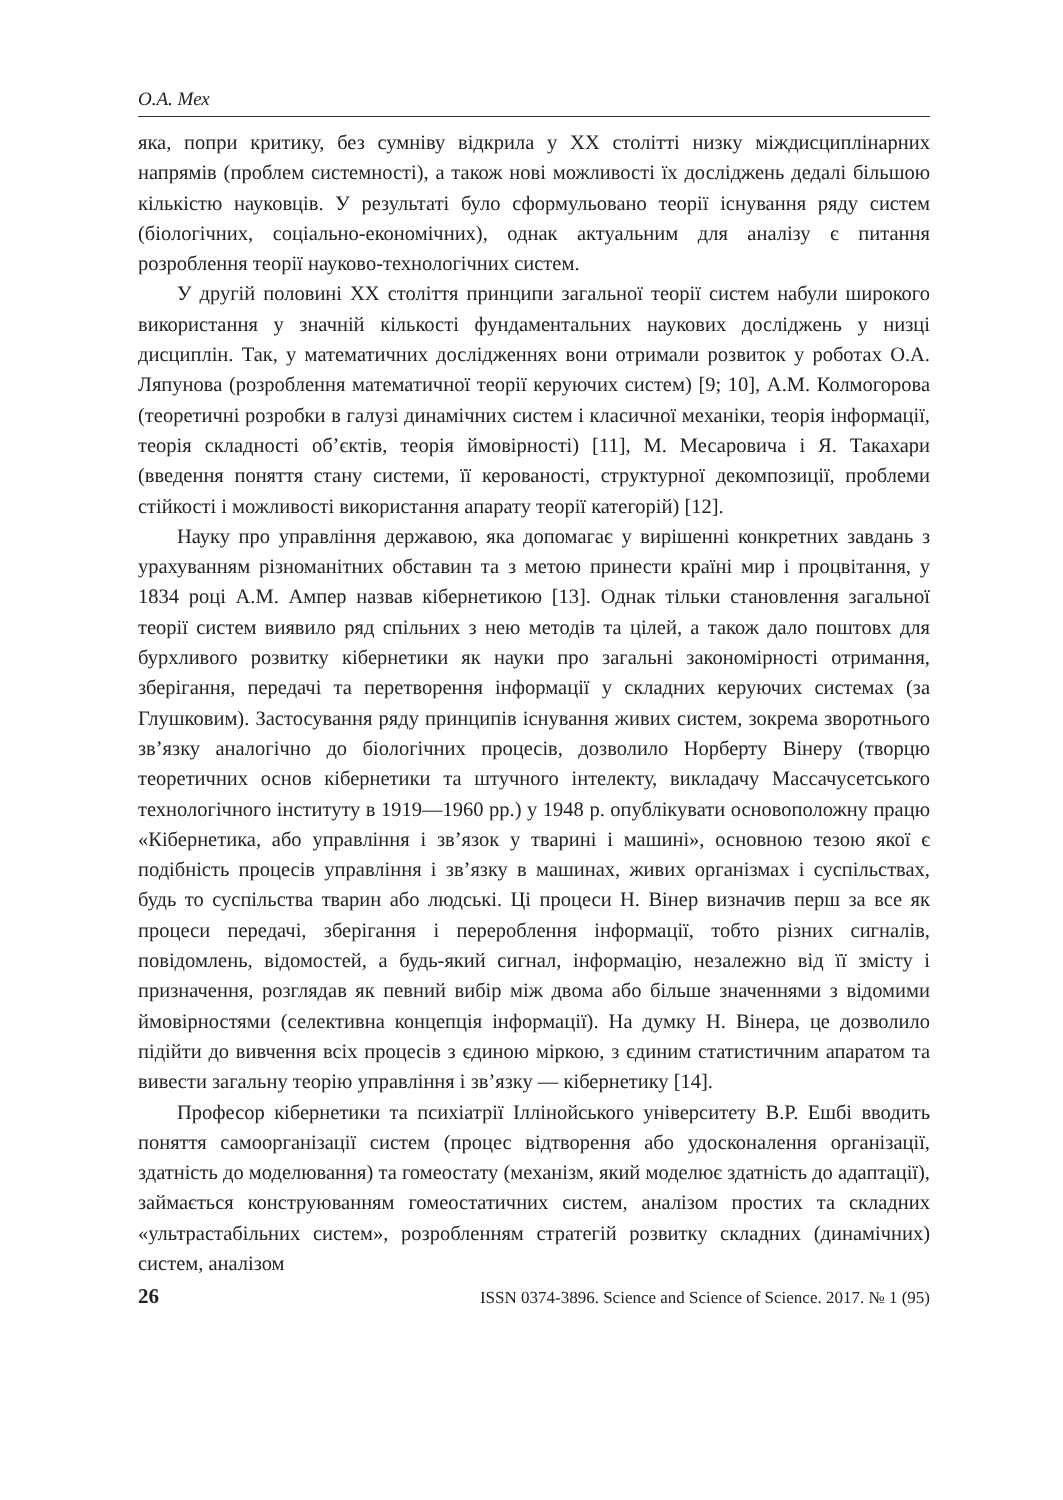О.А. Мех
яка, попри критику, без сумніву відкрила у ХХ столітті низку міждисциплінарних напрямів (проблем системності), а також нові можливості їх досліджень дедалі більшою кількістю науковців. У результаті було сформульовано теорії існування ряду систем (біологічних, соціально-економічних), однак актуальним для аналізу є питання розроблення теорії науково-технологічних систем.
У другій половині ХХ століття принципи загальної теорії систем набули широкого використання у значній кількості фундаментальних наукових досліджень у низці дисциплін. Так, у математичних дослідженнях вони отримали розвиток у роботах О.А. Ляпунова (розроблення математичної теорії керуючих систем) [9; 10], А.М. Колмогорова (теоретичні розробки в галузі динамічних систем і класичної механіки, теорія інформації, теорія складності об’єктів, теорія ймовірності) [11], М. Месаровича і Я. Такахари (введення поняття стану системи, її керованості, структурної декомпозиції, проблеми стійкості і можливості використання апарату теорії категорій) [12].
Науку про управління державою, яка допомагає у вирішенні конкретних завдань з урахуванням різноманітних обставин та з метою принести країні мир і процвітання, у 1834 році А.М. Ампер назвав кібернетикою [13]. Однак тільки становлення загальної теорії систем виявило ряд спільних з нею методів та цілей, а також дало поштовх для бурхливого розвитку кібернетики як науки про загальні закономірності отримання, зберігання, передачі та перетворення інформації у складних керуючих системах (за Глушковим). Застосування ряду принципів існування живих систем, зокрема зворотнього зв’язку аналогічно до біологічних процесів, дозволило Норберту Вінеру (творцю теоретичних основ кібернетики та штучного інтелекту, викладачу Массачусетського технологічного інституту в 1919—1960 рр.) у 1948 р. опублікувати основоположну працю «Кібернетика, або управління і зв’язок у тварині і машині», основною тезою якої є подібність процесів управління і зв’язку в машинах, живих організмах і суспільствах, будь то суспільства тварин або людські. Ці процеси Н. Вінер визначив перш за все як процеси передачі, зберігання і перероблення інформації, тобто різних сигналів, повідомлень, відомостей, а будь-який сигнал, інформацію, незалежно від її змісту і призначення, розглядав як певний вибір між двома або більше значеннями з відомими ймовірностями (селективна концепція інформації). На думку Н. Вінера, це дозволило підійти до вивчення всіх процесів з єдиною міркою, з єдиним статистичним апаратом та вивести загальну теорію управління і зв’язку — кібернетику [14].
Професор кібернетики та психіатрії Іллінойського університету В.Р. Ешбі вводить поняття самоорганізації систем (процес відтворення або удосконалення організації, здатність до моделювання) та гомеостату (механізм, який моделює здатність до адаптації), займається конструюванням гомеостатичних систем, аналізом простих та складних «ультрастабільних систем», розробленням стратегій розвитку складних (динамічних) систем, аналізом
26 ISSN 0374-3896. Science and Science of Science. 2017. № 1 (95)